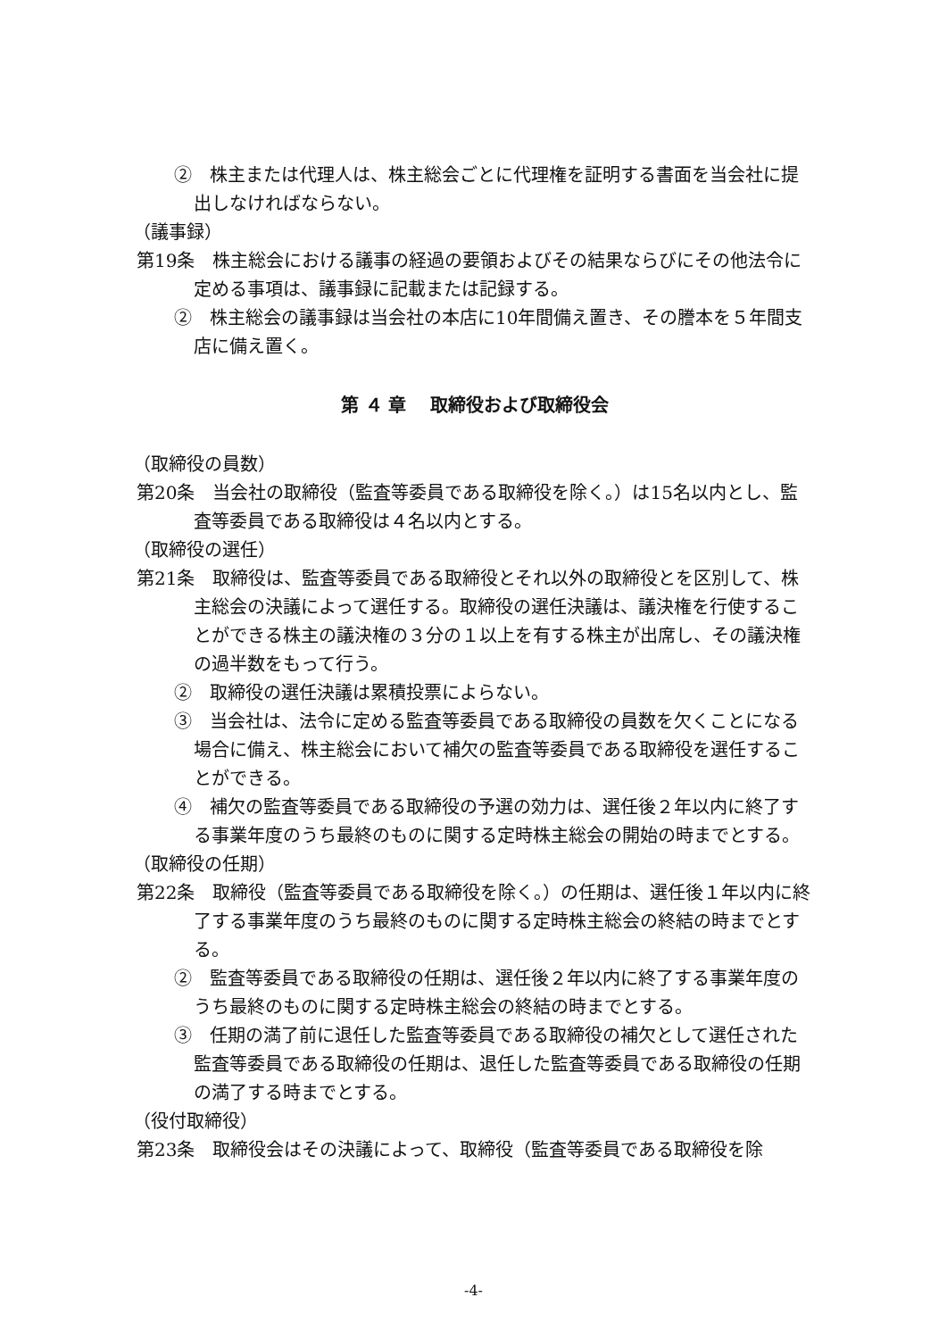②　株主または代理人は、株主総会ごとに代理権を証明する書面を当会社に提出しなければならない。
（議事録）
第19条　株主総会における議事の経過の要領およびその結果ならびにその他法令に定める事項は、議事録に記載または記録する。
②　株主総会の議事録は当会社の本店に10年間備え置き、その謄本を５年間支店に備え置く。
第 ４ 章　 取締役および取締役会
（取締役の員数）
第20条　当会社の取締役（監査等委員である取締役を除く。）は15名以内とし、監査等委員である取締役は４名以内とする。
（取締役の選任）
第21条　取締役は、監査等委員である取締役とそれ以外の取締役とを区別して、株主総会の決議によって選任する。取締役の選任決議は、議決権を行使することができる株主の議決権の３分の１以上を有する株主が出席し、その議決権の過半数をもって行う。
②　取締役の選任決議は累積投票によらない。
③　当会社は、法令に定める監査等委員である取締役の員数を欠くことになる場合に備え、株主総会において補欠の監査等委員である取締役を選任することができる。
④　補欠の監査等委員である取締役の予選の効力は、選任後２年以内に終了する事業年度のうち最終のものに関する定時株主総会の開始の時までとする。
（取締役の任期）
第22条　取締役（監査等委員である取締役を除く。）の任期は、選任後１年以内に終了する事業年度のうち最終のものに関する定時株主総会の終結の時までとする。
②　監査等委員である取締役の任期は、選任後２年以内に終了する事業年度のうち最終のものに関する定時株主総会の終結の時までとする。
③　任期の満了前に退任した監査等委員である取締役の補欠として選任された監査等委員である取締役の任期は、退任した監査等委員である取締役の任期の満了する時までとする。
（役付取締役）
第23条　取締役会はその決議によって、取締役（監査等委員である取締役を除
-4-